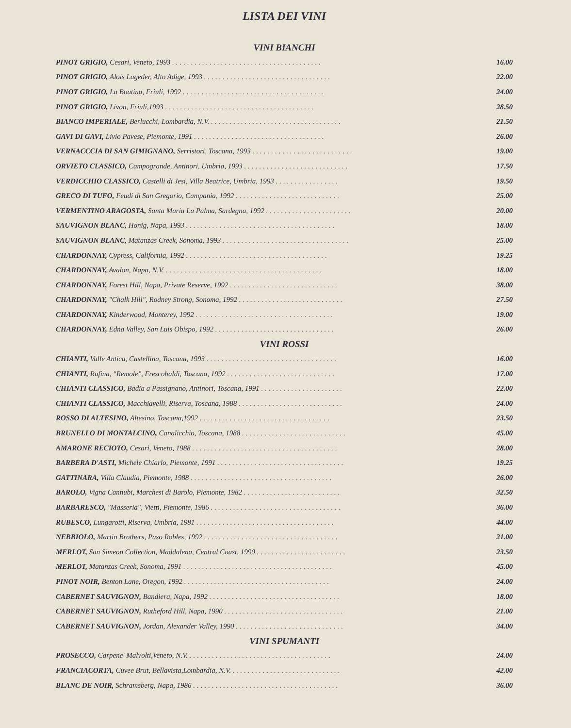LISTA DEI VINI
VINI BIANCHI
| PINOT GRIGIO, Cesari, Veneto, 1993 ........................................ | 16.00 |
| PINOT GRIGIO, Alois Lageder, Alto Adige, 1993 .................................. | 22.00 |
| PINOT GRIGIO, La Boatina, Friuli, 1992 ...................................... | 24.00 |
| PINOT GRIGIO, Livon, Friuli,1993 ........................................ | 28.50 |
| BIANCO IMPERIALE, Berlucchi, Lombardia, N.V. ................................... | 21.50 |
| GAVI DI GAVI, Livio Pavese, Piemonte, 1991 ................................... | 26.00 |
| VERNACCCIA DI SAN GIMIGNANO, Serristori, Toscana, 1993 ........................... | 19.00 |
| ORVIETO CLASSICO, Campogrande, Antinori, Umbria, 1993 ............................ | 17.50 |
| VERDICCHIO CLASSICO, Castelli di Jesi, Villa Beatrice, Umbria, 1993 ................. | 19.50 |
| GRECO DI TUFO, Feudi di San Gregorio, Campania, 1992 ............................ | 25.00 |
| VERMENTINO ARAGOSTA, Santa Maria La Palma, Sardegna, 1992 ....................... | 20.00 |
| SAUVIGNON BLANC, Honig, Napa, 1993 ........................................ | 18.00 |
| SAUVIGNON BLANC, Matanzas Creek, Sonoma, 1993 .................................. | 25.00 |
| CHARDONNAY, Cypress, California, 1992 ...................................... | 19.25 |
| CHARDONNAY, Avalon, Napa, N.V. .......................................... | 18.00 |
| CHARDONNAY, Forest Hill, Napa, Private Reserve, 1992 ............................. | 38.00 |
| CHARDONNAY, "Chalk Hill", Rodney Strong, Sonoma, 1992 ............................ | 27.50 |
| CHARDONNAY, Kinderwood, Monterey, 1992 ..................................... | 19.00 |
| CHARDONNAY, Edna Valley, San Luis Obispo, 1992 ................................ | 26.00 |
VINI ROSSI
| CHIANTI, Valle Antica, Castellina, Toscana, 1993 ................................... | 16.00 |
| CHIANTI, Rufina, "Remole", Frescobaldi, Toscana, 1992 ............................. | 17.00 |
| CHIANTI CLASSICO, Badia a Passignano, Antinori, Toscana, 1991 ...................... | 22.00 |
| CHIANTI CLASSICO, Macchiavelli, Riserva, Toscana, 1988 ............................ | 24.00 |
| ROSSO DI ALTESINO, Altesino, Toscana,1992 ................................... | 23.50 |
| BRUNELLO DI MONTALCINO, Canalicchio, Toscana, 1988 ............................ | 45.00 |
| AMARONE RECIOTO, Cesari, Veneto, 1988 ....................................... | 28.00 |
| BARBERA D'ASTI, Michele Chiarlo, Piemonte, 1991 .................................. | 19.25 |
| GATTINARA, Villa Claudia, Piemonte, 1988 ...................................... | 26.00 |
| BAROLO, Vigna Cannubi, Marchesi di Barolo, Piemonte, 1982 .......................... | 32.50 |
| BARBARESCO, "Masseria", Vietti, Piemonte, 1986 ................................... | 36.00 |
| RUBESCO, Lungarotti, Riserva, Umbria, 1981 ..................................... | 44.00 |
| NEBBIOLO, Martin Brothers, Paso Robles, 1992 .................................... | 21.00 |
| MERLOT, San Simeon Collection, Maddalena, Central Coast, 1990 ........................ | 23.50 |
| MERLOT, Matanzas Creek, Sonoma, 1991 ........................................ | 45.00 |
| PINOT NOIR, Benton Lane, Oregon, 1992 ....................................... | 24.00 |
| CABERNET SAUVIGNON, Bandiera, Napa, 1992 ................................... | 18.00 |
| CABERNET SAUVIGNON, Rutheford Hill, Napa, 1990 ................................ | 21.00 |
| CABERNET SAUVIGNON, Jordan, Alexander Valley, 1990 ............................. | 34.00 |
VINI SPUMANTI
| PROSECCO, Carpene' Malvolti,Veneto, N.V. ...................................... | 24.00 |
| FRANCIACORTA, Cuvee Brut, Bellavista,Lombardia, N.V. ............................. | 42.00 |
| BLANC DE NOIR, Schramsberg, Napa, 1986 ....................................... | 36.00 |